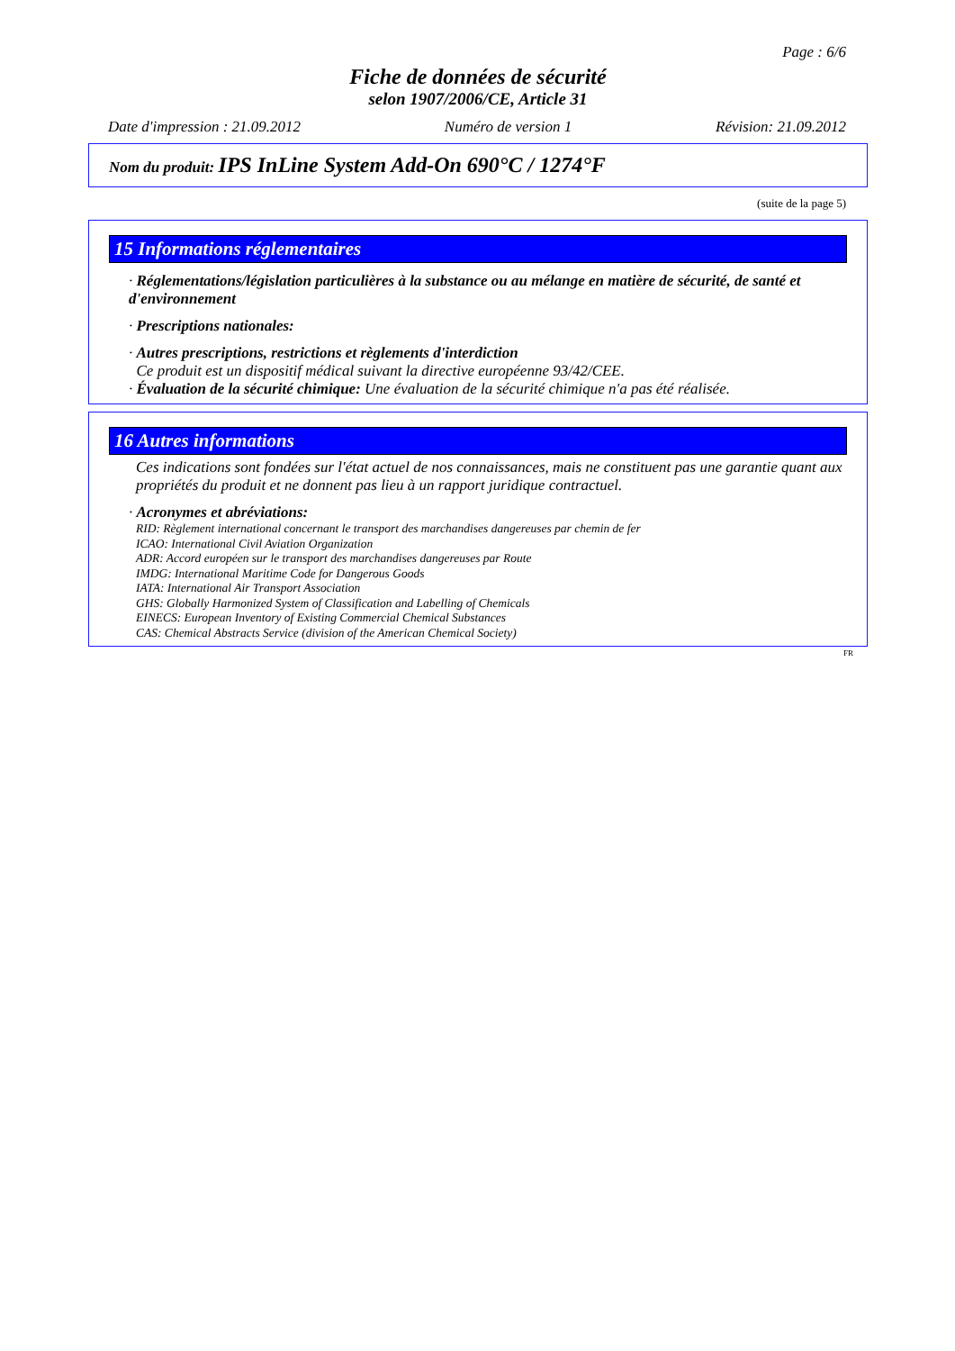Page : 6/6
Fiche de données de sécurité
selon 1907/2006/CE, Article 31
Date d'impression : 21.09.2012 Numéro de version 1 Révision: 21.09.2012
Nom du produit: IPS InLine System Add-On 690°C / 1274°F
(suite de la page 5)
15 Informations réglementaires
· Réglementations/législation particulières à la substance ou au mélange en matière de sécurité, de santé et d'environnement
· Prescriptions nationales:
· Autres prescriptions, restrictions et règlements d'interdiction
Ce produit est un dispositif médical suivant la directive européenne 93/42/CEE.
· Évaluation de la sécurité chimique: Une évaluation de la sécurité chimique n'a pas été réalisée.
16 Autres informations
Ces indications sont fondées sur l'état actuel de nos connaissances, mais ne constituent pas une garantie quant aux propriétés du produit et ne donnent pas lieu à un rapport juridique contractuel.
· Acronymes et abréviations:
RID: Règlement international concernant le transport des marchandises dangereuses par chemin de fer
ICAO: International Civil Aviation Organization
ADR: Accord européen sur le transport des marchandises dangereuses par Route
IMDG: International Maritime Code for Dangerous Goods
IATA: International Air Transport Association
GHS: Globally Harmonized System of Classification and Labelling of Chemicals
EINECS: European Inventory of Existing Commercial Chemical Substances
CAS: Chemical Abstracts Service (division of the American Chemical Society)
FR